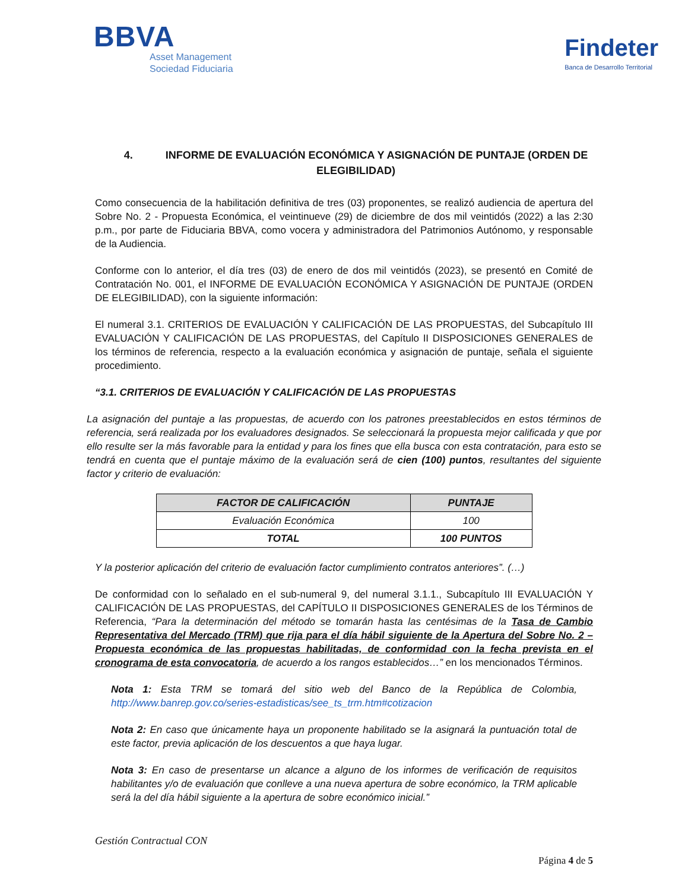BBVA
Asset Management
Sociedad Fiduciaria
Findeter
Banca de Desarrollo Territorial
4. INFORME DE EVALUACIÓN ECONÓMICA Y ASIGNACIÓN DE PUNTAJE (ORDEN DE ELEGIBILIDAD)
Como consecuencia de la habilitación definitiva de tres (03) proponentes, se realizó audiencia de apertura del Sobre No. 2 - Propuesta Económica, el veintinueve (29) de diciembre de dos mil veintidós (2022) a las 2:30 p.m., por parte de Fiduciaria BBVA, como vocera y administradora del Patrimonios Autónomo, y responsable de la Audiencia.
Conforme con lo anterior, el día tres (03) de enero de dos mil veintidós (2023), se presentó en Comité de Contratación No. 001, el INFORME DE EVALUACIÓN ECONÓMICA Y ASIGNACIÓN DE PUNTAJE (ORDEN DE ELEGIBILIDAD), con la siguiente información:
El numeral 3.1. CRITERIOS DE EVALUACIÓN Y CALIFICACIÓN DE LAS PROPUESTAS, del Subcapítulo III EVALUACIÓN Y CALIFICACIÓN DE LAS PROPUESTAS, del Capítulo II DISPOSICIONES GENERALES de los términos de referencia, respecto a la evaluación económica y asignación de puntaje, señala el siguiente procedimiento.
“3.1. CRITERIOS DE EVALUACIÓN Y CALIFICACIÓN DE LAS PROPUESTAS
La asignación del puntaje a las propuestas, de acuerdo con los patrones preestablecidos en estos términos de referencia, será realizada por los evaluadores designados. Se seleccionará la propuesta mejor calificada y que por ello resulte ser la más favorable para la entidad y para los fines que ella busca con esta contratación, para esto se tendrá en cuenta que el puntaje máximo de la evaluación será de cien (100) puntos, resultantes del siguiente factor y criterio de evaluación:
| FACTOR DE CALIFICACIÓN | PUNTAJE |
| --- | --- |
| Evaluación Económica | 100 |
| TOTAL | 100 PUNTOS |
Y la posterior aplicación del criterio de evaluación factor cumplimiento contratos anteriores”. (…)
De conformidad con lo señalado en el sub-numeral 9, del numeral 3.1.1., Subcapítulo III EVALUACIÓN Y CALIFICACIÓN DE LAS PROPUESTAS, del CAPÍTULO II DISPOSICIONES GENERALES de los Términos de Referencia, “Para la determinación del método se tomarán hasta las centésimas de la Tasa de Cambio Representativa del Mercado (TRM) que rija para el día hábil siguiente de la Apertura del Sobre No. 2 – Propuesta económica de las propuestas habilitadas, de conformidad con la fecha prevista en el cronograma de esta convocatoria, de acuerdo a los rangos establecidos…” en los mencionados Términos.
Nota 1: Esta TRM se tomará del sitio web del Banco de la República de Colombia, http://www.banrep.gov.co/series-estadisticas/see_ts_trm.htm#cotizacion
Nota 2: En caso que únicamente haya un proponente habilitado se la asignará la puntuación total de este factor, previa aplicación de los descuentos a que haya lugar.
Nota 3: En caso de presentarse un alcance a alguno de los informes de verificación de requisitos habilitantes y/o de evaluación que conlleve a una nueva apertura de sobre económico, la TRM aplicable será la del día hábil siguiente a la apertura de sobre económico inicial.”
Gestión Contractual CON
Página 4 de 5